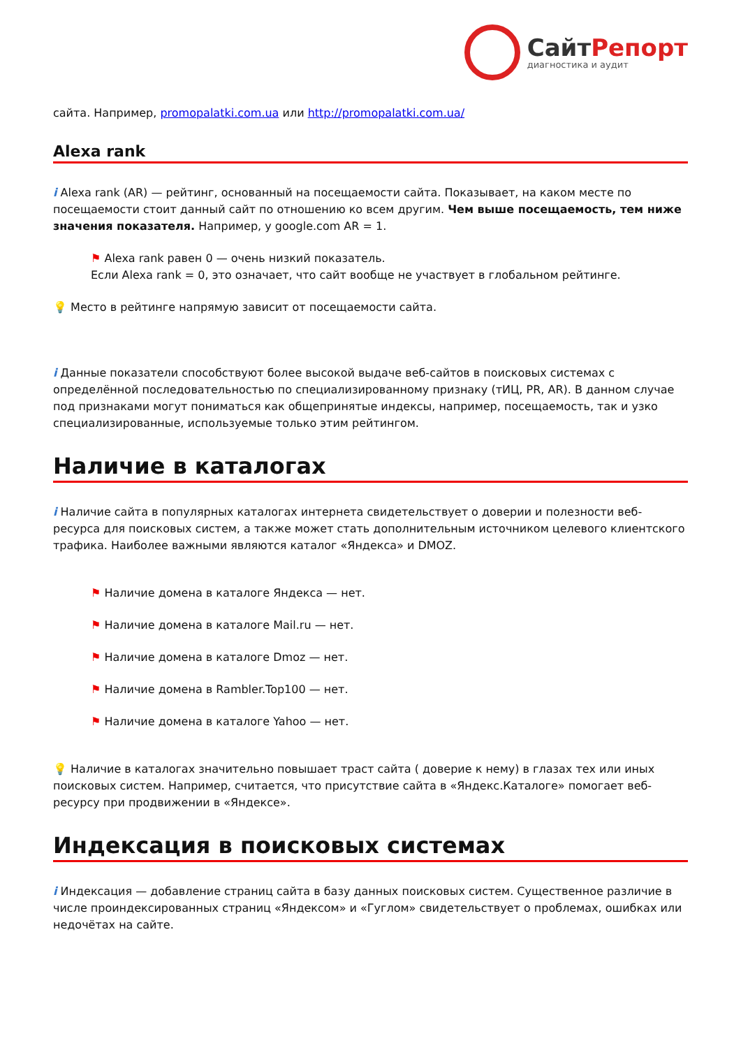СайтРепорт
диагностика и аудит
сайта. Например, promopalatki.com.ua или http://promopalatki.com.ua/
Alexa rank
i Alexa rank (AR) — рейтинг, основанный на посещаемости сайта. Показывает, на каком месте по посещаемости стоит данный сайт по отношению ко всем другим. Чем выше посещаемость, тем ниже значения показателя. Например, у google.com AR = 1.
⚑ Alexa rank равен 0 — очень низкий показатель.
Если Alexa rank = 0, это означает, что сайт вообще не участвует в глобальном рейтинге.
💡 Место в рейтинге напрямую зависит от посещаемости сайта.
i Данные показатели способствуют более высокой выдаче веб-сайтов в поисковых системах с определённой последовательностью по специализированному признаку (тИЦ, PR, AR). В данном случае под признаками могут пониматься как общепринятые индексы, например, посещаемость, так и узко специализированные, используемые только этим рейтингом.
Наличие в каталогах
i Наличие сайта в популярных каталогах интернета свидетельствует о доверии и полезности веб-ресурса для поисковых систем, а также может стать дополнительным источником целевого клиентского трафика. Наиболее важными являются каталог «Яндекса» и DMOZ.
⚑ Наличие домена в каталоге Яндекса — нет.
⚑ Наличие домена в каталоге Mail.ru — нет.
⚑ Наличие домена в каталоге Dmoz — нет.
⚑ Наличие домена в Rambler.Top100 — нет.
⚑ Наличие домена в каталоге Yahoo — нет.
💡 Наличие в каталогах значительно повышает траст сайта ( доверие к нему) в глазах тех или иных поисковых систем. Например, считается, что присутствие сайта в «Яндекс.Каталоге» помогает веб-ресурсу при продвижении в «Яндексе».
Индексация в поисковых системах
i Индексация — добавление страниц сайта в базу данных поисковых систем. Существенное различие в числе проиндексированных страниц «Яндексом» и «Гуглом» свидетельствует о проблемах, ошибках или недочётах на сайте.